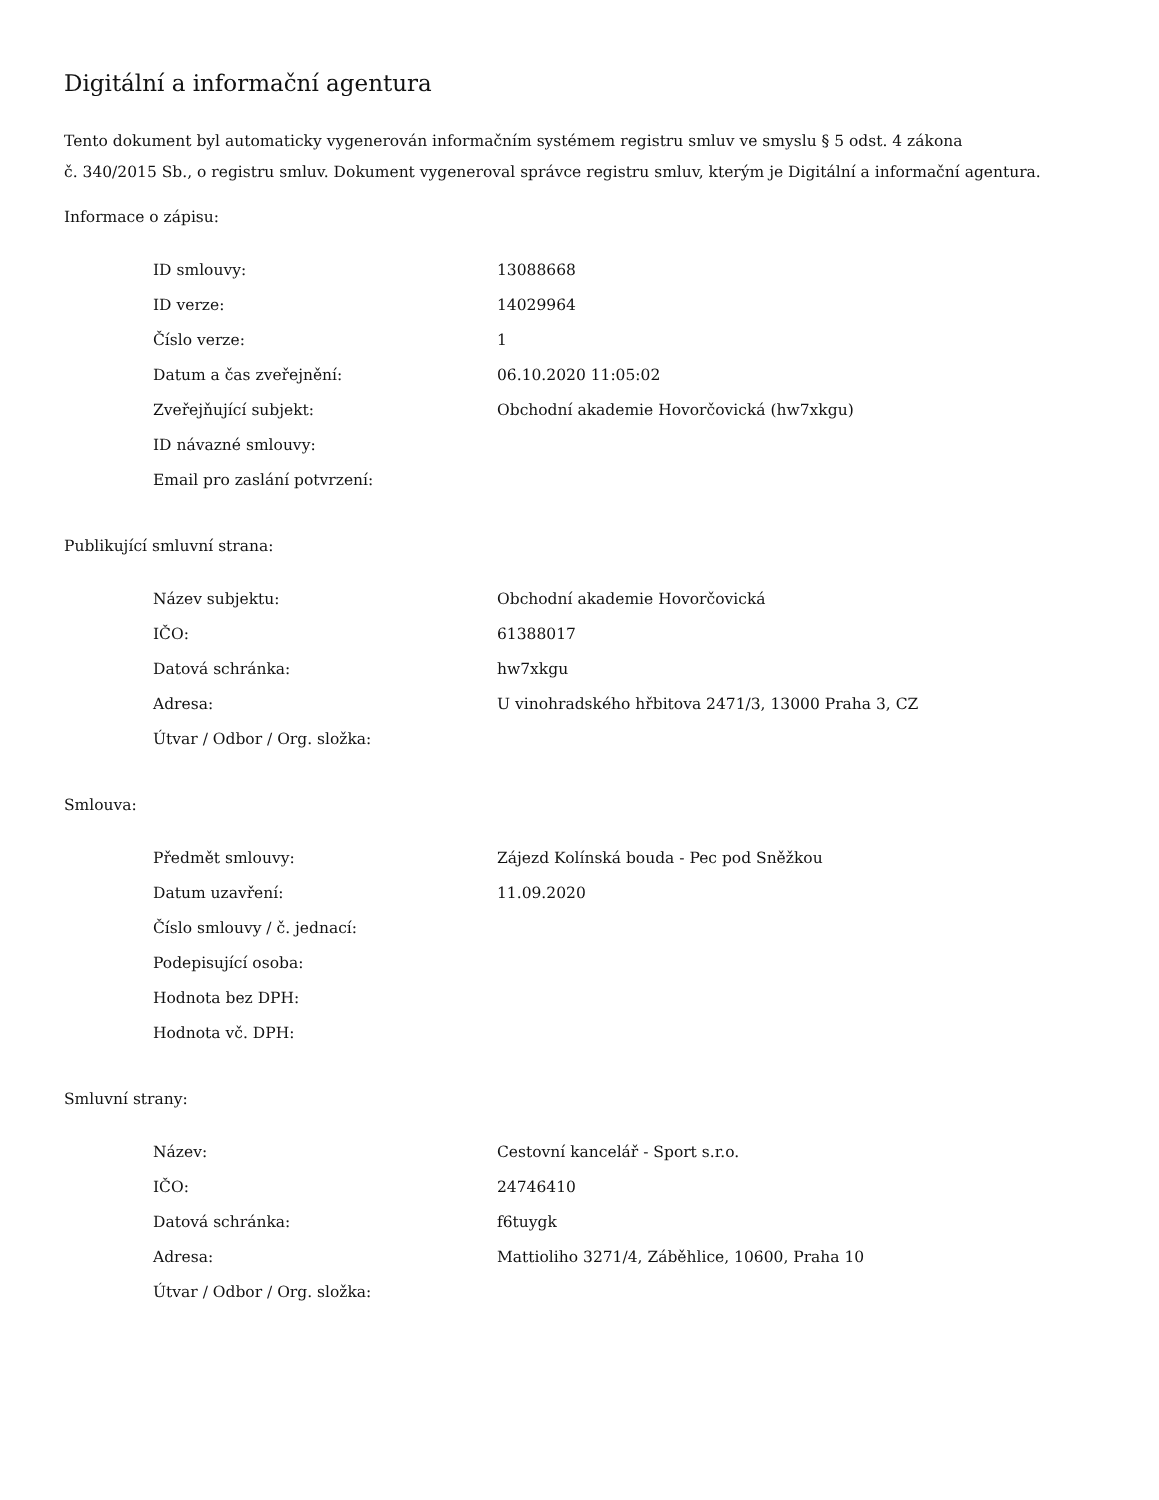Digitální a informační agentura
Tento dokument byl automaticky vygenerován informačním systémem registru smluv ve smyslu § 5 odst. 4 zákona
č. 340/2015 Sb., o registru smluv. Dokument vygeneroval správce registru smluv, kterým je Digitální a informační agentura.
Informace o zápisu:
| ID smlouvy: | 13088668 |
| ID verze: | 14029964 |
| Číslo verze: | 1 |
| Datum a čas zveřejnění: | 06.10.2020 11:05:02 |
| Zveřejňující subjekt: | Obchodní akademie Hovorčovická (hw7xkgu) |
| ID návazné smlouvy: | |
| Email pro zaslání potvrzení: | |
Publikující smluvní strana:
| Název subjektu: | Obchodní akademie Hovorčovická |
| IČO: | 61388017 |
| Datová schránka: | hw7xkgu |
| Adresa: | U vinohradského hřbitova 2471/3, 13000 Praha 3, CZ |
| Útvar / Odbor / Org. složka: | |
Smlouva:
| Předmět smlouvy: | Zájezd Kolínská bouda - Pec pod Sněžkou |
| Datum uzavření: | 11.09.2020 |
| Číslo smlouvy / č. jednací: | |
| Podepisující osoba: | |
| Hodnota bez DPH: | |
| Hodnota vč. DPH: | |
Smluvní strany:
| Název: | Cestovní kancelář - Sport s.r.o. |
| IČO: | 24746410 |
| Datová schránka: | f6tuygk |
| Adresa: | Mattioliho 3271/4, Záběhlice, 10600, Praha 10 |
| Útvar / Odbor / Org. složka: | |